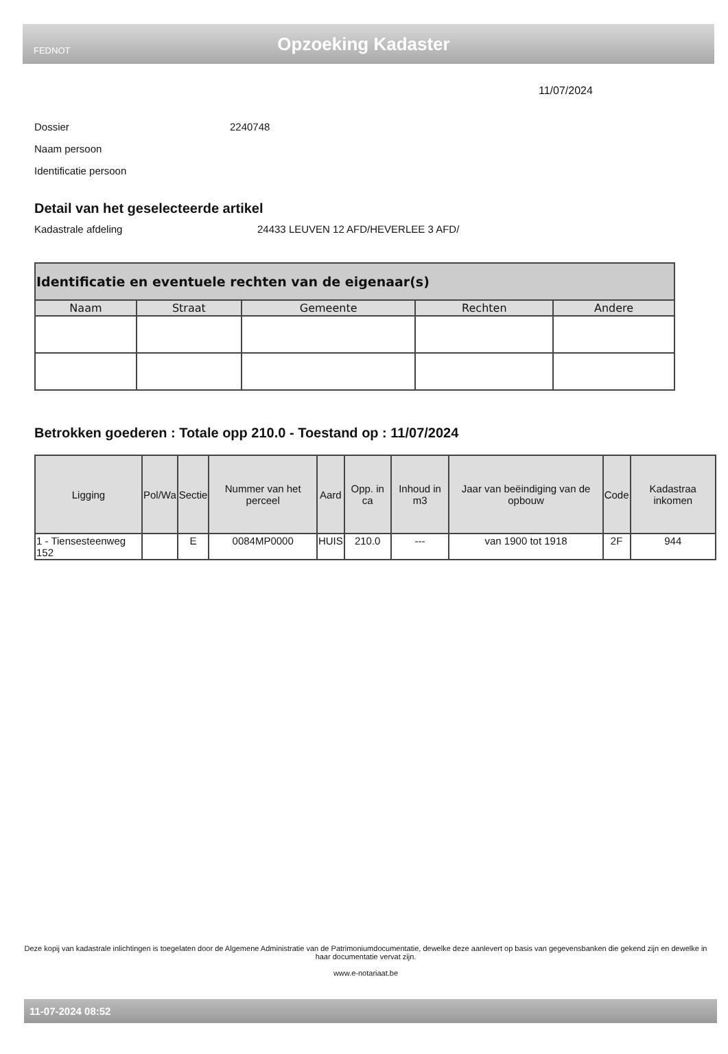FEDNOT
Opzoeking Kadaster
11/07/2024
Dossier 2240748
Naam persoon
Identificatie persoon
Detail van het geselecteerde artikel
Kadastrale afdeling 24433 LEUVEN 12 AFD/HEVERLEE 3 AFD/
| Identificatie en eventuele rechten van de eigenaar(s) | | | | |
| Naam | Straat | Gemeente | Rechten | Andere |
Betrokken goederen : Totale opp 210.0 - Toestand op : 11/07/2024
| Ligging | Pol/Wa | Sectie | Nummer van het perceel | Aard | Opp. in ca | Inhoud in m3 | Jaar van beëindiging van de opbouw | Code | Kadastraa inkomen |
| --- | --- | --- | --- | --- | --- | --- | --- | --- | --- |
| 1 - Tiensesteenweg 152 | | E | 0084MP0000 | HUIS | 210.0 | --- | van 1900 tot 1918 | 2F | 944 |
Deze kopij van kadastrale inlichtingen is toegelaten door de Algemene Administratie van de Patrimoniumdocumentatie, dewelke deze aanlevert op basis van gegevensbanken die gekend zijn en dewelke in haar documentatie vervat zijn.
www.e-notariaat.be
11-07-2024 08:52